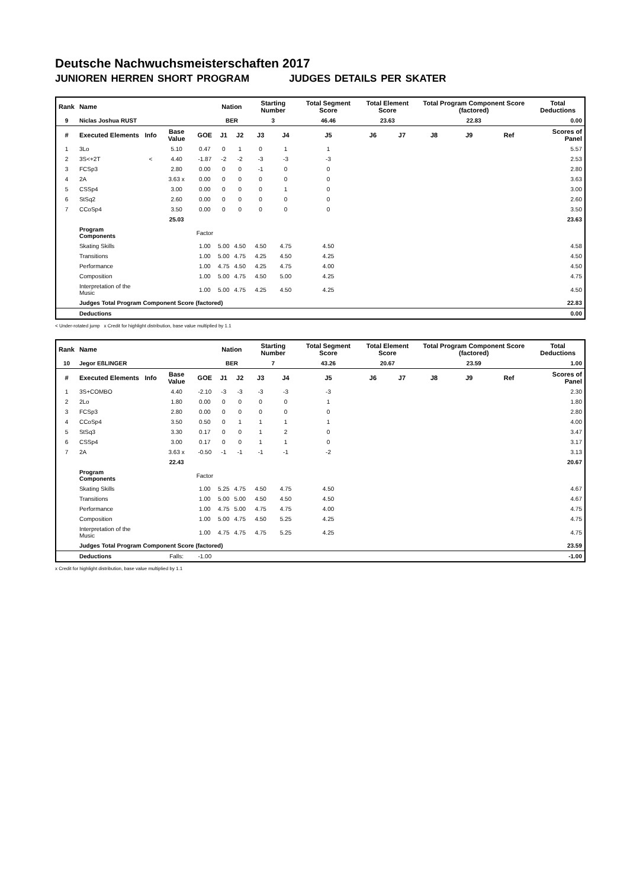Deutsche Nachwuchsmeisterschaften 2017
JUNIOREN HERREN SHORT PROGRAM JUDGES DETAILS PER SKATER
| Rank | Name | | | | Nation | | Starting Number | | Total Segment Score | Total Element Score | | Total Program Component Score (factored) | | | Total Deductions |
| --- | --- | --- | --- | --- | --- | --- | --- | --- | --- | --- | --- | --- | --- | --- | --- |
| 9 | Niclas Joshua RUST | | | | BER | | 3 | | 46.46 | 23.63 | | 22.83 | | | 0.00 |
| # | Executed Elements | Info | Base Value | GOE | J1 | J2 | J3 | J4 | J5 | J6 | J7 | J8 | J9 | Ref | Scores of Panel |
| 1 | 3Lo | | 5.10 | 0.47 | 0 | 1 | 0 | 1 | 1 | | | | | | 5.57 |
| 2 | 3S<+2T | < | 4.40 | -1.87 | -2 | -2 | -3 | -3 | -3 | | | | | | 2.53 |
| 3 | FCSp3 | | 2.80 | 0.00 | 0 | 0 | -1 | 0 | 0 | | | | | | 2.80 |
| 4 | 2A | | 3.63 x | 0.00 | 0 | 0 | 0 | 0 | 0 | | | | | | 3.63 |
| 5 | CSSp4 | | 3.00 | 0.00 | 0 | 0 | 0 | 1 | 0 | | | | | | 3.00 |
| 6 | StSq2 | | 2.60 | 0.00 | 0 | 0 | 0 | 0 | 0 | | | | | | 2.60 |
| 7 | CCoSp4 | | 3.50 | 0.00 | 0 | 0 | 0 | 0 | 0 | | | | | | 3.50 |
| | | | 25.03 | | | | | | | | | | | | 23.63 |
| | Program Components | | | Factor | | | | | | | | | | | |
| | Skating Skills | | | 1.00 | 5.00 | 4.50 | 4.50 | 4.75 | 4.50 | | | | | | 4.58 |
| | Transitions | | | 1.00 | 5.00 | 4.75 | 4.25 | 4.50 | 4.25 | | | | | | 4.50 |
| | Performance | | | 1.00 | 4.75 | 4.50 | 4.25 | 4.75 | 4.00 | | | | | | 4.50 |
| | Composition | | | 1.00 | 5.00 | 4.75 | 4.50 | 5.00 | 4.25 | | | | | | 4.75 |
| | Interpretation of the Music | | | 1.00 | 5.00 | 4.75 | 4.25 | 4.50 | 4.25 | | | | | | 4.50 |
| | Judges Total Program Component Score (factored) | | | | | | | | | | | | | | 22.83 |
| | Deductions | | | | | | | | | | | | | | 0.00 |
< Under-rotated jump x Credit for highlight distribution, base value multiplied by 1.1
| Rank | Name | | | | Nation | | Starting Number | | Total Segment Score | Total Element Score | | Total Program Component Score (factored) | | | Total Deductions |
| --- | --- | --- | --- | --- | --- | --- | --- | --- | --- | --- | --- | --- | --- | --- | --- |
| 10 | Jegor EßLINGER | | | | BER | | 7 | | 43.26 | 20.67 | | 23.59 | | | 1.00 |
| # | Executed Elements | Info | Base Value | GOE | J1 | J2 | J3 | J4 | J5 | J6 | J7 | J8 | J9 | Ref | Scores of Panel |
| 1 | 3S+COMBO | | 4.40 | -2.10 | -3 | -3 | -3 | -3 | -3 | | | | | | 2.30 |
| 2 | 2Lo | | 1.80 | 0.00 | 0 | 0 | 0 | 0 | 1 | | | | | | 1.80 |
| 3 | FCSp3 | | 2.80 | 0.00 | 0 | 0 | 0 | 0 | 0 | | | | | | 2.80 |
| 4 | CCoSp4 | | 3.50 | 0.50 | 0 | 1 | 1 | 1 | 1 | | | | | | 4.00 |
| 5 | StSq3 | | 3.30 | 0.17 | 0 | 0 | 1 | 2 | 0 | | | | | | 3.47 |
| 6 | CSSp4 | | 3.00 | 0.17 | 0 | 0 | 1 | 1 | 0 | | | | | | 3.17 |
| 7 | 2A | | 3.63 x | -0.50 | -1 | -1 | -1 | -1 | -2 | | | | | | 3.13 |
| | | | 22.43 | | | | | | | | | | | | 20.67 |
| | Program Components | | | Factor | | | | | | | | | | | |
| | Skating Skills | | | 1.00 | 5.25 | 4.75 | 4.50 | 4.75 | 4.50 | | | | | | 4.67 |
| | Transitions | | | 1.00 | 5.00 | 5.00 | 4.50 | 4.50 | 4.50 | | | | | | 4.67 |
| | Performance | | | 1.00 | 4.75 | 5.00 | 4.75 | 4.75 | 4.00 | | | | | | 4.75 |
| | Composition | | | 1.00 | 5.00 | 4.75 | 4.50 | 5.25 | 4.25 | | | | | | 4.75 |
| | Interpretation of the Music | | | 1.00 | 4.75 | 4.75 | 4.75 | 5.25 | 4.25 | | | | | | 4.75 |
| | Judges Total Program Component Score (factored) | | | | | | | | | | | | | | 23.59 |
| | Deductions | | Falls: | -1.00 | | | | | | | | | | | -1.00 |
x Credit for highlight distribution, base value multiplied by 1.1